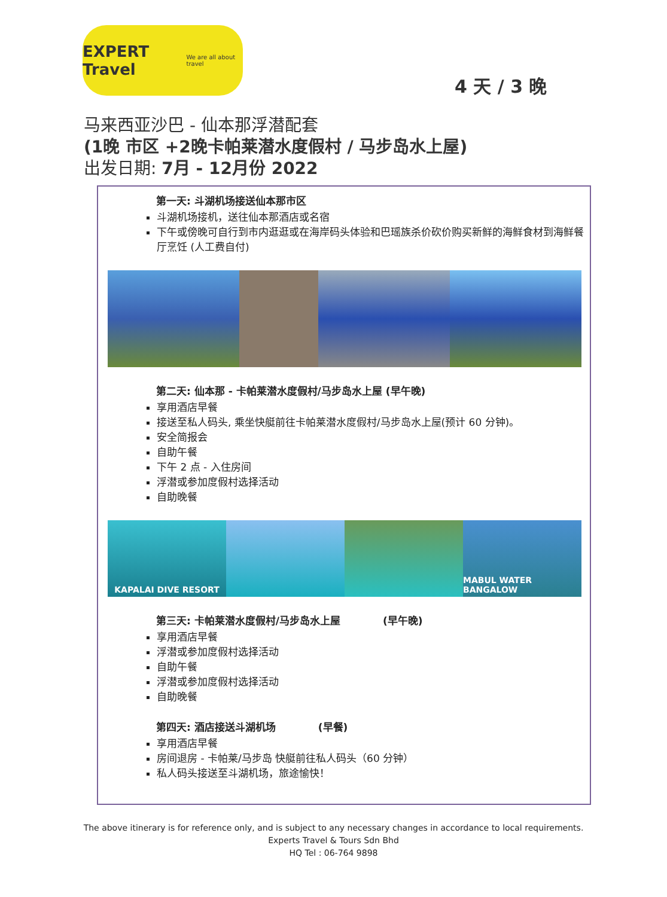EXPERT Travel
We are all about travel
4 天 / 3 晚
马来西亚沙巴 - 仙本那浮潜配套
(1晚 市区 +2晚卡帕莱潜水度假村 / 马步岛水上屋)
出发日期: 7月 - 12月份 2022
第一天: 斗湖机场接送仙本那市区
斗湖机场接机，送往仙本那酒店或名宿
下午或傍晚可自行到市内逛逛或在海岸码头体验和巴瑶族杀价砍价购买新鲜的海鲜食材到海鲜餐厅烹饪 (人工费自付)
第二天: 仙本那 - 卡帕莱潜水度假村/马步岛水上屋 (早午晚)
享用酒店早餐
接送至私人码头, 乘坐快艇前往卡帕莱潜水度假村/马步岛水上屋(预计 60 分钟)。
安全简报会
自助午餐
下午 2 点 - 入住房间
浮潜或参加度假村选择活动
自助晚餐
KAPALAI DIVE RESORT MABUL WATER BANGALOW
第三天: 卡帕莱潜水度假村/马步岛水上屋 (早午晚)
享用酒店早餐
浮潜或参加度假村选择活动
自助午餐
浮潜或参加度假村选择活动
自助晚餐
第四天: 酒店接送斗湖机场 (早餐)
享用酒店早餐
房间退房 - 卡帕莱/马步岛 快艇前往私人码头（60 分钟）
私人码头接送至斗湖机场，旅途愉快！
The above itinerary is for reference only, and is subject to any necessary changes in accordance to local requirements.
Experts Travel & Tours Sdn Bhd
HQ Tel : 06-764 9898